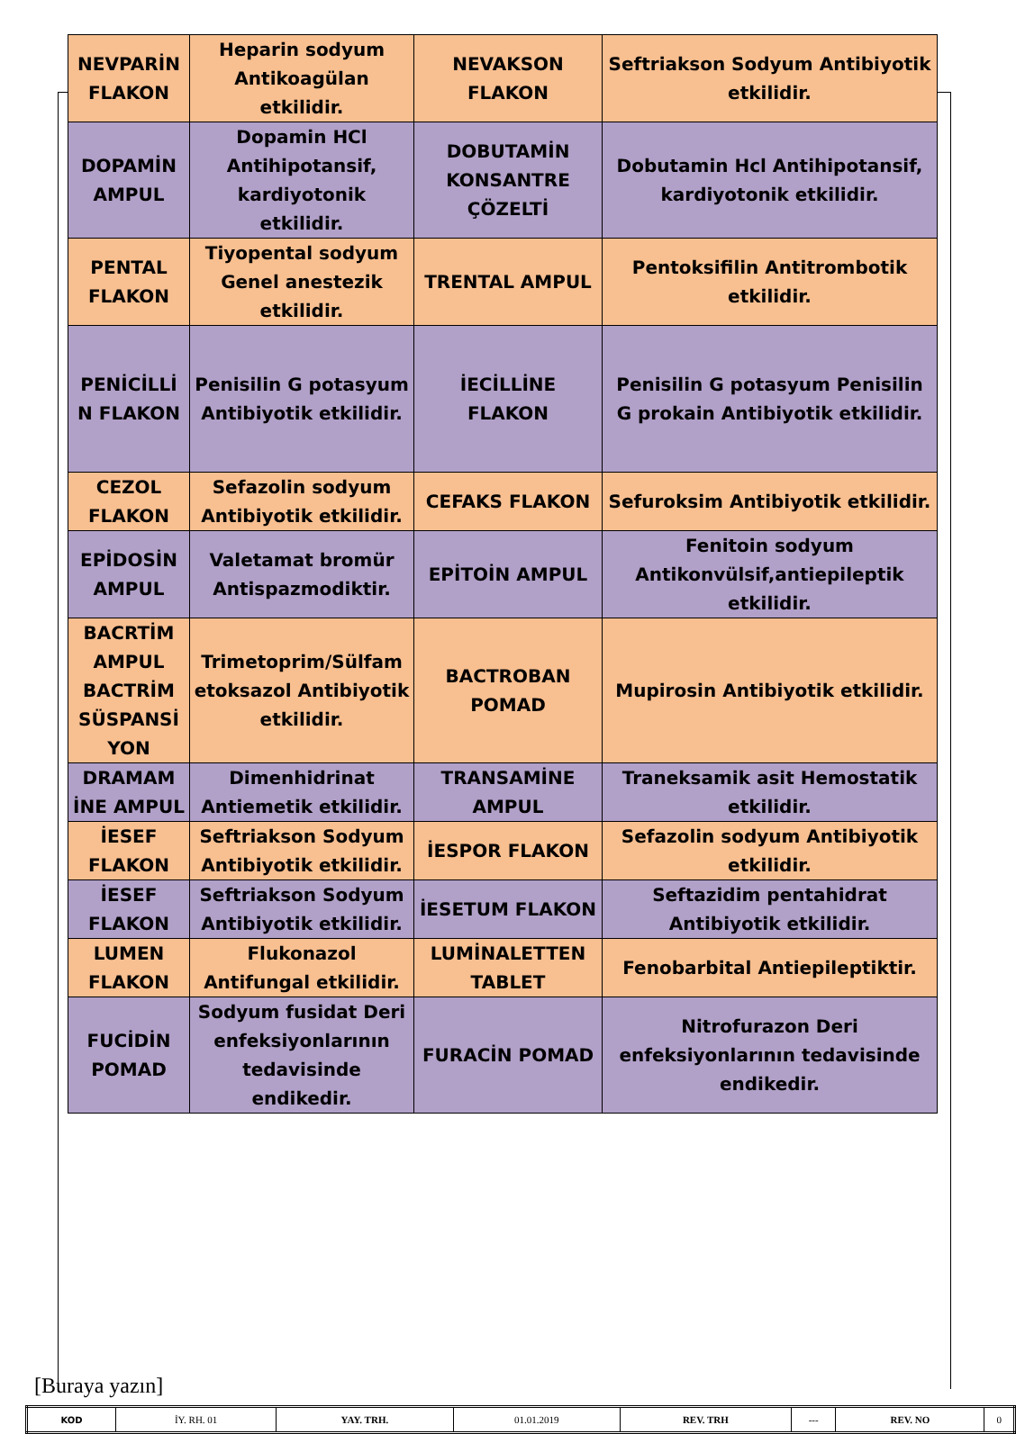| NEVPARİN FLAKON | Heparin sodyum Antikoagülan etkilidir. | NEVAKSON FLAKON | Seftriakson Sodyum Antibiyotik etkilidir. |
| DOPAMİN AMPUL | Dopamin HCl Antihipotansif, kardiyotonik etkilidir. | DOBUTAMİN KONSANTRE ÇÖZELTİ | Dobutamin Hcl Antihipotansif, kardiyotonik etkilidir. |
| PENTAL FLAKON | Tiyopental sodyum Genel anestezik etkilidir. | TRENTAL AMPUL | Pentoksifilin Antitrombotik etkilidir. |
| PENİCİLLİ N FLAKON | Penisilin G potasyum Antibiyotik etkilidir. | İECİLLİNE FLAKON | Penisilin G potasyum Penisilin G prokain Antibiyotik etkilidir. |
| CEZOL FLAKON | Sefazolin sodyum Antibiyotik etkilidir. | CEFAKS FLAKON | Sefuroksim Antibiyotik etkilidir. |
| EPİDOSİN AMPUL | Valetamat bromür Antispazmodiktir. | EPİTOİN AMPUL | Fenitoin sodyum Antikonvülsif,antiepileptik etkilidir. |
| BACRTİM AMPUL BACTRİM SÜSPANSİ YON | Trimetoprim/Sülfam etoksazol Antibiyotik etkilidir. | BACTROBAN POMAD | Mupirosin Antibiyotik etkilidir. |
| DRAMAM İNE AMPUL | Dimenhidrinat Antiemetik etkilidir. | TRANSAMİNE AMPUL | Traneksamik asit Hemostatik etkilidir. |
| İESEF FLAKON | Seftriakson Sodyum Antibiyotik etkilidir. | İESPOR FLAKON | Sefazolin sodyum Antibiyotik etkilidir. |
| İESEF FLAKON | Seftriakson Sodyum Antibiyotik etkilidir. | İESETUM FLAKON | Seftazidim pentahidrat Antibiyotik etkilidir. |
| LUMEN FLAKON | Flukonazol Antifungal etkilidir. | LUMİNALETTEN TABLET | Fenobarbital Antiepileptiktir. |
| FUCİDİN POMAD | Sodyum fusidat Deri enfeksiyonlarının tedavisinde endikedir. | FURACİN POMAD | Nitrofurazon Deri enfeksiyonlarının tedavisinde endikedir. |
[Buraya yazın]
| KOD | İY. RH. 01 | YAY. TRH. | 01.01.2019 | REV. TRH | --- | REV. NO | 0 |